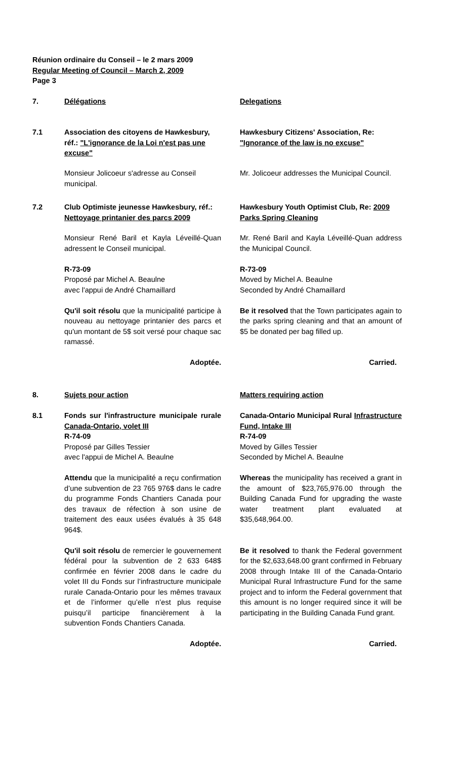Réunion ordinaire du Conseil – le 2 mars 2009
Regular Meeting of Council – March 2, 2009
Page 3
7. Délégations Delegations
7.1 Association des citoyens de Hawkesbury, réf.: "L'ignorance de la Loi n'est pas une excuse"
Hawkesbury Citizens' Association, Re: "Ignorance of the law is no excuse"
Monsieur Jolicoeur s'adresse au Conseil municipal.
Mr. Jolicoeur addresses the Municipal Council.
7.2 Club Optimiste jeunesse Hawkesbury, réf.: Nettoyage printanier des parcs 2009
Hawkesbury Youth Optimist Club, Re: 2009 Parks Spring Cleaning
Monsieur René Baril et Kayla Léveillé-Quan adressent le Conseil municipal.
R-73-09
Proposé par Michel A. Beaulne
avec l'appui de André Chamaillard
Qu'il soit résolu que la municipalité participe à nouveau au nettoyage printanier des parcs et qu'un montant de 5$ soit versé pour chaque sac ramassé.
Adoptée.
Mr. René Baril and Kayla Léveillé-Quan address the Municipal Council.
R-73-09
Moved by Michel A. Beaulne
Seconded by André Chamaillard
Be it resolved that the Town participates again to the parks spring cleaning and that an amount of $5 be donated per bag filled up.
Carried.
8. Sujets pour action Matters requiring action
8.1 Fonds sur l'infrastructure municipale rurale Canada-Ontario, volet III
R-74-09
Proposé par Gilles Tessier
avec l'appui de Michel A. Beaulne
Attendu que la municipalité a reçu confirmation d’une subvention de 23 765 976$ dans le cadre du programme Fonds Chantiers Canada pour des travaux de réfection à son usine de traitement des eaux usées évalués à 35 648 964$.
Qu'il soit résolu de remercier le gouvernement fédéral pour la subvention de 2 633 648$ confirmée en février 2008 dans le cadre du volet III du Fonds sur l’infrastructure municipale rurale Canada-Ontario pour les mêmes travaux et de l’informer qu’elle n’est plus requise puisqu’il participe financièrement à la subvention Fonds Chantiers Canada.
Adoptée.
Canada-Ontario Municipal Rural Infrastructure Fund, Intake III
R-74-09
Moved by Gilles Tessier
Seconded by Michel A. Beaulne
Whereas the municipality has received a grant in the amount of $23,765,976.00 through the Building Canada Fund for upgrading the waste water treatment plant evaluated at $35,648,964.00.
Be it resolved to thank the Federal government for the $2,633,648.00 grant confirmed in February 2008 through Intake III of the Canada-Ontario Municipal Rural Infrastructure Fund for the same project and to inform the Federal government that this amount is no longer required since it will be participating in the Building Canada Fund grant.
Carried.